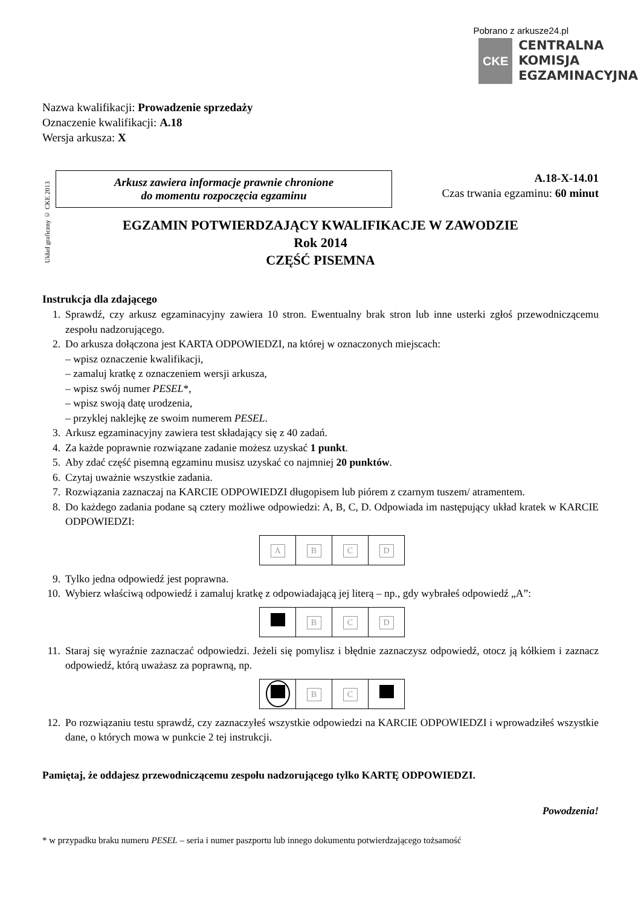Pobrano z arkusze24.pl
CKE
CENTRALNA
KOMISJA
EGZAMINACYJNA
Nazwa kwalifikacji: Prowadzenie sprzedaży
Oznaczenie kwalifikacji: A.18
Wersja arkusza: X
Układ graficzny © CKE 2013
Arkusz zawiera informacje prawnie chronione
do momentu rozpoczęcia egzaminu
A.18-X-14.01
Czas trwania egzaminu: 60 minut
EGZAMIN POTWIERDZAJĄCY KWALIFIKACJE W ZAWODZIE
Rok 2014
CZĘŚĆ PISEMNA
Instrukcja dla zdającego
1. Sprawdź, czy arkusz egzaminacyjny zawiera 10 stron. Ewentualny brak stron lub inne usterki zgłoś przewodniczącemu zespołu nadzorującego.
2. Do arkusza dołączona jest KARTA ODPOWIEDZI, na której w oznaczonych miejscach:
– wpisz oznaczenie kwalifikacji,
– zamaluj kratkę z oznaczeniem wersji arkusza,
– wpisz swój numer PESEL*,
– wpisz swoją datę urodzenia,
– przyklej naklejkę ze swoim numerem PESEL.
3. Arkusz egzaminacyjny zawiera test składający się z 40 zadań.
4. Za każde poprawnie rozwiązane zadanie możesz uzyskać 1 punkt.
5. Aby zdać część pisemną egzaminu musisz uzyskać co najmniej 20 punktów.
6. Czytaj uważnie wszystkie zadania.
7. Rozwiązania zaznaczaj na KARCIE ODPOWIEDZI długopisem lub piórem z czarnym tuszem/ atramentem.
8. Do każdego zadania podane są cztery możliwe odpowiedzi: A, B, C, D. Odpowiada im następujący układ kratek w KARCIE ODPOWIEDZI:
| A | B | C | D |
9. Tylko jedna odpowiedź jest poprawna.
10. Wybierz właściwą odpowiedź i zamaluj kratkę z odpowiadającą jej literą – np., gdy wybrałeś odpowiedź „A”:
| | B | C | D |
11. Staraj się wyraźnie zaznaczać odpowiedzi. Jeżeli się pomylisz i błędnie zaznaczysz odpowiedź, otocz ją kółkiem i zaznacz odpowiedź, którą uważasz za poprawną, np.
| | B | C | |
12. Po rozwiązaniu testu sprawdź, czy zaznaczyłeś wszystkie odpowiedzi na KARCIE ODPOWIEDZI i wprowadziłeś wszystkie dane, o których mowa w punkcie 2 tej instrukcji.
Pamiętaj, że oddajesz przewodniczącemu zespołu nadzorującego tylko KARTĘ ODPOWIEDZI.
Powodzenia!
* w przypadku braku numeru PESEL – seria i numer paszportu lub innego dokumentu potwierdzającego tożsamość